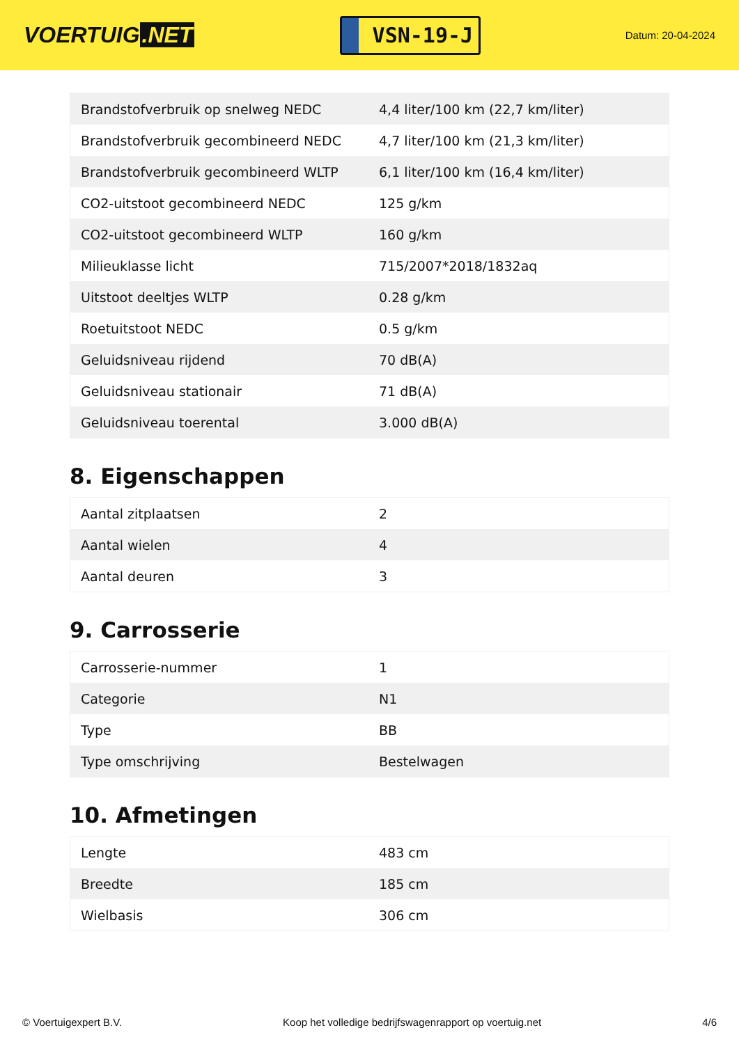VOERTUIG.NET
VSN-19-J
Datum: 20-04-2024
| Brandstofverbruik op snelweg NEDC | 4,4 liter/100 km (22,7 km/liter) |
| Brandstofverbruik gecombineerd NEDC | 4,7 liter/100 km (21,3 km/liter) |
| Brandstofverbruik gecombineerd WLTP | 6,1 liter/100 km (16,4 km/liter) |
| CO2-uitstoot gecombineerd NEDC | 125 g/km |
| CO2-uitstoot gecombineerd WLTP | 160 g/km |
| Milieuklasse licht | 715/2007*2018/1832aq |
| Uitstoot deeltjes WLTP | 0.28 g/km |
| Roetuitstoot NEDC | 0.5 g/km |
| Geluidsniveau rijdend | 70 dB(A) |
| Geluidsniveau stationair | 71 dB(A) |
| Geluidsniveau toerental | 3.000 dB(A) |
8. Eigenschappen
| Aantal zitplaatsen | 2 |
| Aantal wielen | 4 |
| Aantal deuren | 3 |
9. Carrosserie
| Carrosserie-nummer | 1 |
| Categorie | N1 |
| Type | BB |
| Type omschrijving | Bestelwagen |
10. Afmetingen
| Lengte | 483 cm |
| Breedte | 185 cm |
| Wielbasis | 306 cm |
© Voertuigexpert B.V. Koop het volledige bedrijfswagenrapport op voertuig.net 4/6